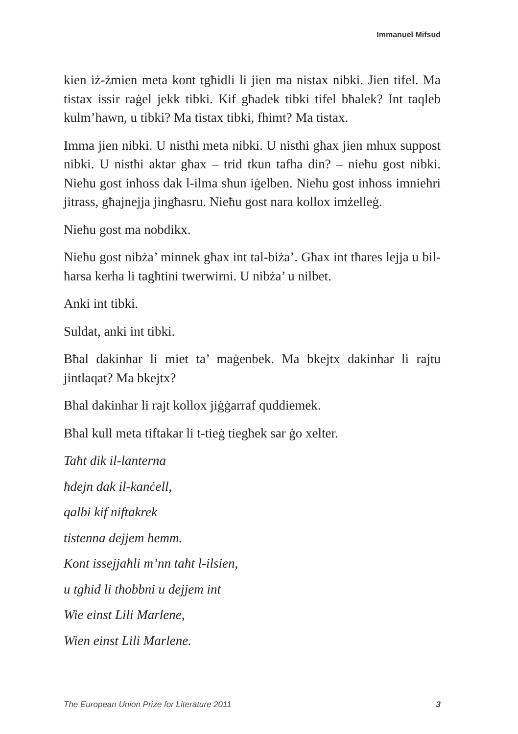Immanuel Mifsud
kien iż-żmien meta kont tgħidli li jien ma nistax nibki. Jien tifel. Ma tistax issir raġel jekk tibki. Kif għadek tibki tifel bħalek? Int taqleb kulm’hawn, u tibki? Ma tistax tibki, fhimt? Ma tistax.
Imma jien nibki. U nistħi meta nibki. U nistħi għax jien mhux suppost nibki. U nistħi aktar għax – trid tkun tafha din? – nieħu gost nibki. Nieħu gost inħoss dak l-ilma sħun iġelben. Nieħu gost inħoss imnieħri jitrass, għajnejja jingħasru. Nieħu gost nara kollox imżelleġ.
Nieħu gost ma nobdikx.
Nieħu gost nibża’ minnek għax int tal-biża’. Għax int tħares lejja u bil-ħarsa kerha li tagħtini twerwirni. U nibża’ u nilbet.
Anki int tibki.
Suldat, anki int tibki.
Bħal dakinhar li miet ta’ maġenbek. Ma bkejtx dakinhar li rajtu jintlaqat? Ma bkejtx?
Bħal dakinhar li rajt kollox jiġġarraf quddiemek.
Bħal kull meta tiftakar li t-tieġ tiegħek sar ġo xelter.
Taħt dik il-lanterna
ħdejn dak il-kanċell,
qalbi kif niftakrek
tistenna dejjem hemm.
Kont issejjaħli m’nn taħt l-ilsien,
u tgħid li tħobbni u dejjem int
Wie einst Lili Marlene,
Wien einst Lili Marlene.
The European Union Prize for Literature 2011 3